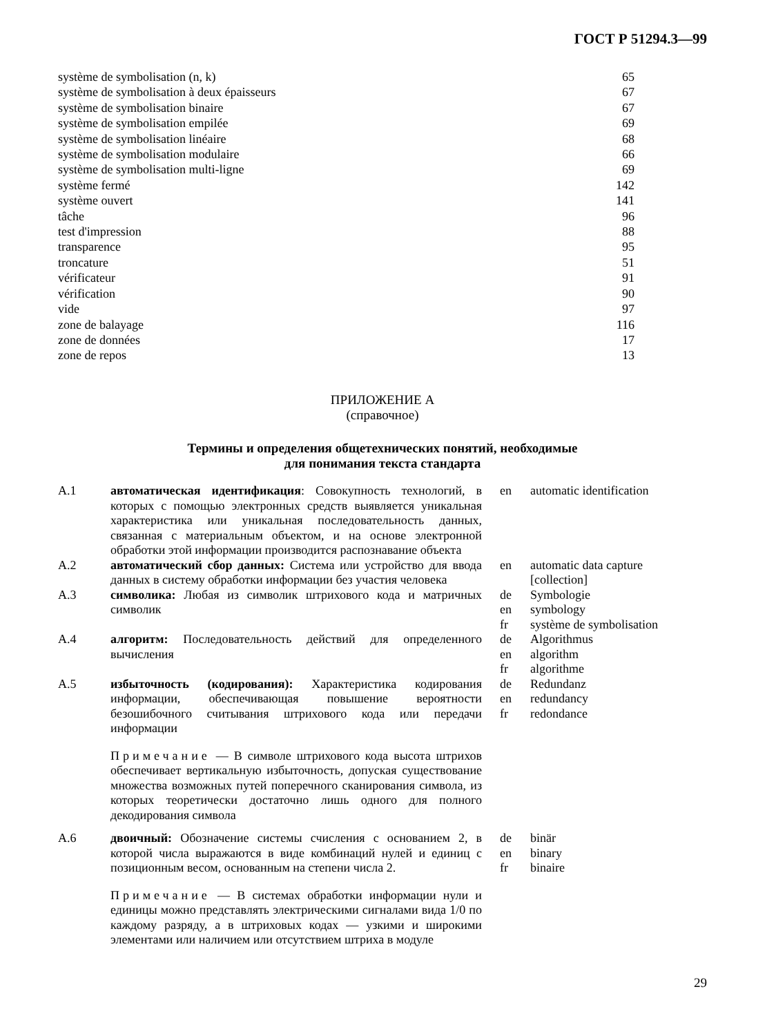ГОСТ Р 51294.3—99
| système de symbolisation (n, k) | 65 |
| système de symbolisation à deux épaisseurs | 67 |
| système de symbolisation binaire | 67 |
| système de symbolisation empilée | 69 |
| système de symbolisation linéaire | 68 |
| système de symbolisation modulaire | 66 |
| système de symbolisation multi-ligne | 69 |
| système fermé | 142 |
| système ouvert | 141 |
| tâche | 96 |
| test d'impression | 88 |
| transparence | 95 |
| troncature | 51 |
| vérificateur | 91 |
| vérification | 90 |
| vide | 97 |
| zone de balayage | 116 |
| zone de données | 17 |
| zone de repos | 13 |
ПРИЛОЖЕНИЕ А
(справочное)
Термины и определения общетехнических понятий, необходимые
для понимания текста стандарта
| А.1 | автоматическая идентификация : Совокупность технологий, в которых с помощью электронных средств выявляется уникальная характеристика или уникальная последовательность данных, связанная с материальным объектом, и на основе электронной обработки этой информации производится распознавание объекта | en | automatic identification |
| А.2 | автоматический сбор данных: Система или устройство для ввода данных в систему обработки информации без участия человека | en | automatic data capture [collection] |
| А.3 | символика: Любая из символик штрихового кода и матричных символик | de en fr | Symbologie symbology système de symbolisation |
| А.4 | алгоритм: Последовательность действий для определенного вычисления | de en fr | Algorithmus algorithm algorithme |
| А.5 | избыточность (кодирования): Характеристика кодирования информации, обеспечивающая повышение вероятности безошибочного считывания штрихового кода или передачи информации | de en fr | Redundanz redundancy redondance |
| | Примечание — В символе штрихового кода высота штрихов обеспечивает вертикальную избыточность, допуская существование множества возможных путей поперечного сканирования символа, из которых теоретически достаточно лишь одного для полного декодирования символа | | |
| А.6 | двоичный: Обозначение системы счисления с основанием 2, в которой числа выражаются в виде комбинаций нулей и единиц с позиционным весом, основанным на степени числа 2. | de en fr | binär binary binaire |
| | Примечание — В системах обработки информации нули и единицы можно представлять электрическими сигналами вида 1/0 по каждому разряду, а в штриховых кодах — узкими и широкими элементами или наличием или отсутствием штриха в модуле | | |
29